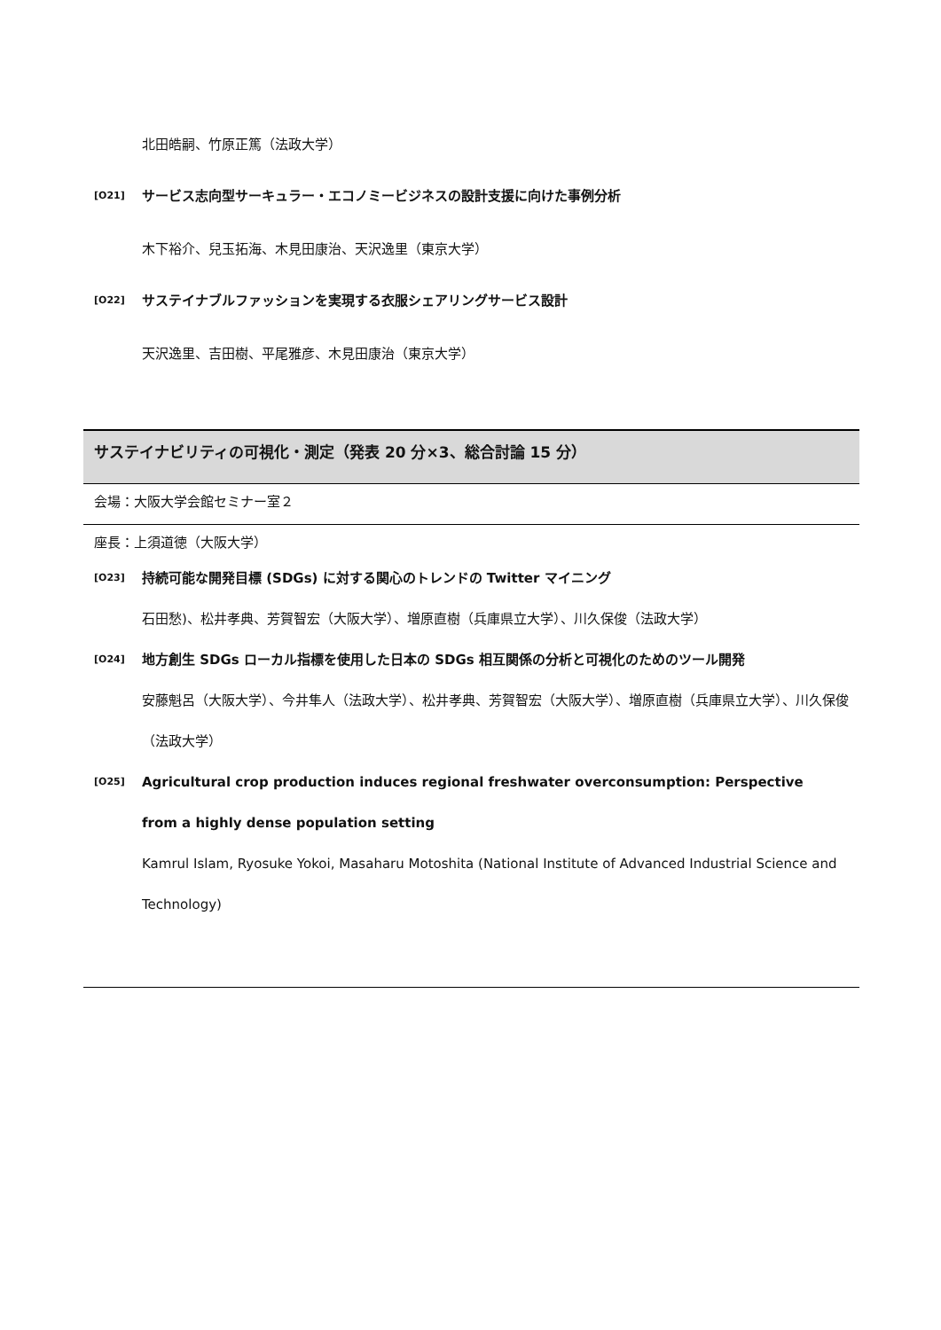北田皓嗣、竹原正篤（法政大学）
[O21] サービス志向型サーキュラー・エコノミービジネスの設計支援に向けた事例分析
木下裕介、兒玉拓海、木見田康治、天沢逸里（東京大学）
[O22] サステイナブルファッションを実現する衣服シェアリングサービス設計
天沢逸里、吉田樹、平尾雅彦、木見田康治（東京大学）
サステイナビリティの可視化・測定（発表 20 分×3、総合討論 15 分）
会場：大阪大学会館セミナー室２
座長：上須道徳（大阪大学）
[O23] 持続可能な開発目標 (SDGs) に対する関心のトレンドの Twitter マイニング
石田愁)、松井孝典、芳賀智宏（大阪大学）、増原直樹（兵庫県立大学）、川久保俊（法政大学）
[O24] 地方創生 SDGs ローカル指標を使用した日本の SDGs 相互関係の分析と可視化のためのツール開発
安藤魁呂（大阪大学）、今井隼人（法政大学）、松井孝典、芳賀智宏（大阪大学）、増原直樹（兵庫県立大学）、川久保俊（法政大学）
[O25] Agricultural crop production induces regional freshwater overconsumption: Perspective from a highly dense population setting
Kamrul Islam, Ryosuke Yokoi, Masaharu Motoshita (National Institute of Advanced Industrial Science and Technology)